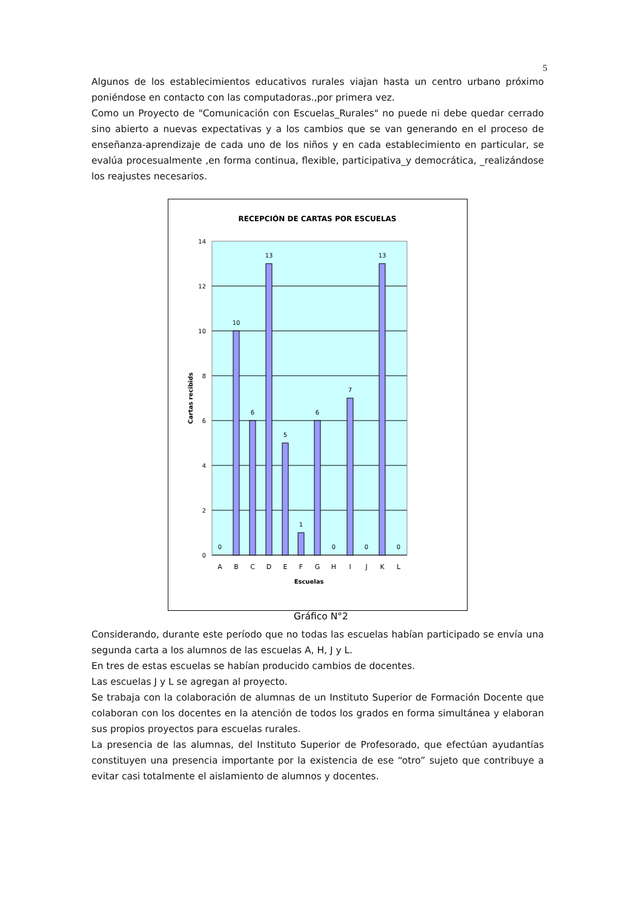5
Algunos de los establecimientos educativos rurales viajan hasta un centro urbano próximo poniéndose en contacto con las computadoras.,por primera vez.
Como un Proyecto de "Comunicación con Escuelas_Rurales" no puede ni debe quedar cerrado sino abierto a nuevas expectativas y a los cambios que se van generando en el proceso de enseñanza-aprendizaje de cada uno de los niños y en cada establecimiento en particular, se evalúa procesualmente ,en forma continua, flexible, participativa_y democrática, _realizándose los reajustes necesarios.
RECEPCIÓN DE CARTAS POR ESCUELAS
14
12
10
8
6
4
2
0
0
10
6
13
5
1
6
0
7
0
13
0
A
B
C
D
E
F
G
H
I
J
K
L
Escuelas
Cartas recibids
Gráfico N°2
Considerando, durante este período que no todas las escuelas habían participado se envía una segunda carta a los alumnos de las escuelas A, H, J y L.
En tres de estas escuelas se habían producido cambios de docentes.
Las escuelas J y L se agregan al proyecto.
Se trabaja con la colaboración de alumnas de un Instituto Superior de Formación Docente que colaboran con los docentes en la atención de todos los grados en forma simultánea y elaboran sus propios proyectos para escuelas rurales.
La presencia de las alumnas, del Instituto Superior de Profesorado, que efectúan ayudantías constituyen una presencia importante por la existencia de ese “otro” sujeto que contribuye a evitar casi totalmente el aislamiento de alumnos y docentes.